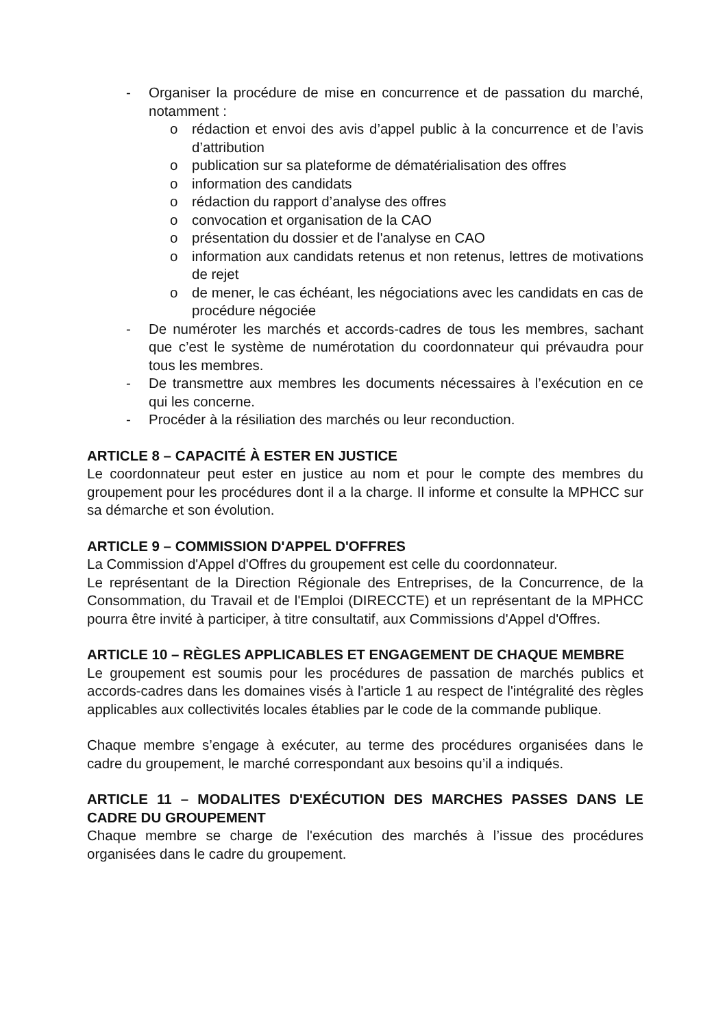- Organiser la procédure de mise en concurrence et de passation du marché, notamment :
o rédaction et envoi des avis d’appel public à la concurrence et de l’avis d’attribution
o publication sur sa plateforme de dématérialisation des offres
o information des candidats
o rédaction du rapport d’analyse des offres
o convocation et organisation de la CAO
o présentation du dossier et de l'analyse en CAO
o information aux candidats retenus et non retenus, lettres de motivations de rejet
o de mener, le cas échéant, les négociations avec les candidats en cas de procédure négociée
- De numéroter les marchés et accords-cadres de tous les membres, sachant que c’est le système de numérotation du coordonnateur qui prévaudra pour tous les membres.
- De transmettre aux membres les documents nécessaires à l’exécution en ce qui les concerne.
- Procéder à la résiliation des marchés ou leur reconduction.
ARTICLE 8 – CAPACITÉ À ESTER EN JUSTICE
Le coordonnateur peut ester en justice au nom et pour le compte des membres du groupement pour les procédures dont il a la charge. Il informe et consulte la MPHCC sur sa démarche et son évolution.
ARTICLE 9 – COMMISSION D'APPEL D'OFFRES
La Commission d'Appel d'Offres du groupement est celle du coordonnateur.
Le représentant de la Direction Régionale des Entreprises, de la Concurrence, de la Consommation, du Travail et de l'Emploi (DIRECCTE) et un représentant de la MPHCC pourra être invité à participer, à titre consultatif, aux Commissions d'Appel d'Offres.
ARTICLE 10 – RÈGLES APPLICABLES ET ENGAGEMENT DE CHAQUE MEMBRE
Le groupement est soumis pour les procédures de passation de marchés publics et accords-cadres dans les domaines visés à l'article 1 au respect de l'intégralité des règles applicables aux collectivités locales établies par le code de la commande publique.
Chaque membre s’engage à exécuter, au terme des procédures organisées dans le cadre du groupement, le marché correspondant aux besoins qu’il a indiqués.
ARTICLE 11 – MODALITES D'EXÉCUTION DES MARCHES PASSES DANS LE CADRE DU GROUPEMENT
Chaque membre se charge de l'exécution des marchés à l’issue des procédures organisées dans le cadre du groupement.